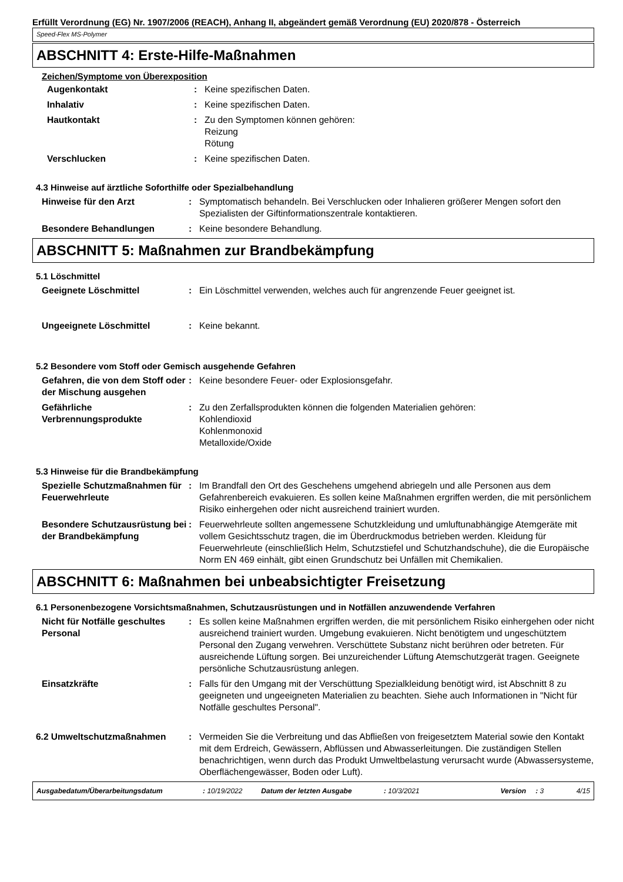Erfüllt Verordnung (EG) Nr. 1907/2006 (REACH), Anhang II, abgeändert gemäß Verordnung (EU) 2020/878 - Österreich
Speed-Flex MS-Polymer
ABSCHNITT 4: Erste-Hilfe-Maßnahmen
Zeichen/Symptome von Überexposition
Augenkontakt : Keine spezifischen Daten.
Inhalativ : Keine spezifischen Daten.
Hautkontakt : Zu den Symptomen können gehören:
Reizung
Rötung
Verschlucken : Keine spezifischen Daten.
4.3 Hinweise auf ärztliche Soforthilfe oder Spezialbehandlung
Hinweise für den Arzt : Symptomatisch behandeln. Bei Verschlucken oder Inhalieren größerer Mengen sofort den Spezialisten der Giftinformationszentrale kontaktieren.
Besondere Behandlungen : Keine besondere Behandlung.
ABSCHNITT 5: Maßnahmen zur Brandbekämpfung
5.1 Löschmittel
Geeignete Löschmittel : Ein Löschmittel verwenden, welches auch für angrenzende Feuer geeignet ist.
Ungeeignete Löschmittel : Keine bekannt.
5.2 Besondere vom Stoff oder Gemisch ausgehende Gefahren
Gefahren, die von dem Stoff oder der Mischung ausgehen
: Keine besondere Feuer- oder Explosionsgefahr.
Gefährliche Verbrennungsprodukte
: Zu den Zerfallsprodukten können die folgenden Materialien gehören:
Kohlendioxid
Kohlenmonoxid
Metalloxide/Oxide
5.3 Hinweise für die Brandbekämpfung
Spezielle Schutzmaßnahmen für Feuerwehrleute
: Im Brandfall den Ort des Geschehens umgehend abriegeln und alle Personen aus dem Gefahrenbereich evakuieren. Es sollen keine Maßnahmen ergriffen werden, die mit persönlichem Risiko einhergehen oder nicht ausreichend trainiert wurden.
Besondere Schutzausrüstung bei der Brandbekämpfung
: Feuerwehrleute sollten angemessene Schutzkleidung und umluftunabhängige Atemgeräte mit vollem Gesichtsschutz tragen, die im Überdruckmodus betrieben werden. Kleidung für Feuerwehrleute (einschließlich Helm, Schutzstiefel und Schutzhandschuhe), die die Europäische Norm EN 469 einhält, gibt einen Grundschutz bei Unfällen mit Chemikalien.
ABSCHNITT 6: Maßnahmen bei unbeabsichtigter Freisetzung
6.1 Personenbezogene Vorsichtsmaßnahmen, Schutzausrüstungen und in Notfällen anzuwendende Verfahren
Nicht für Notfälle geschultes Personal
: Es sollen keine Maßnahmen ergriffen werden, die mit persönlichem Risiko einhergehen oder nicht ausreichend trainiert wurden. Umgebung evakuieren. Nicht benötigtem und ungeschütztem Personal den Zugang verwehren. Verschüttete Substanz nicht berühren oder betreten. Für ausreichende Lüftung sorgen. Bei unzureichender Lüftung Atemschutzgerät tragen. Geeignete persönliche Schutzausrüstung anlegen.
Einsatzkräfte : Falls für den Umgang mit der Verschüttung Spezialkleidung benötigt wird, ist Abschnitt 8 zu geeigneten und ungeeigneten Materialien zu beachten. Siehe auch Informationen in "Nicht für Notfälle geschultes Personal".
6.2 Umweltschutzmaßnahmen : Vermeiden Sie die Verbreitung und das Abfließen von freigesetztem Material sowie den Kontakt mit dem Erdreich, Gewässern, Abflüssen und Abwasserleitungen. Die zuständigen Stellen benachrichtigen, wenn durch das Produkt Umweltbelastung verursacht wurde (Abwassersysteme, Oberflächengewässer, Boden oder Luft).
Ausgabedatum/Überarbeitungsdatum: 10/19/2022 Datum der letzten Ausgabe: 10/3/2021 Version: 3 4/15